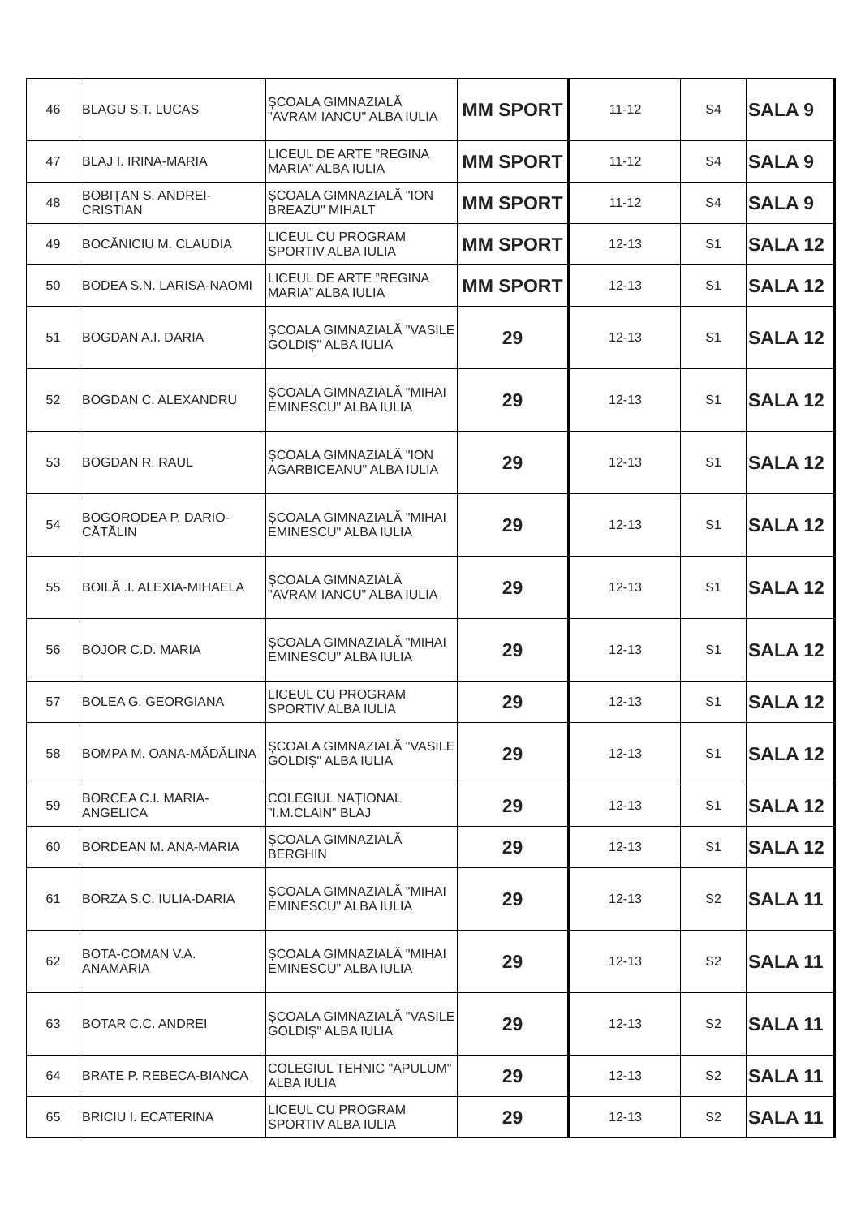| 46 | BLAGU S.T. LUCAS | ȘCOALA GIMNAZIALĂ "AVRAM IANCU" ALBA IULIA | MM SPORT | 11-12 | S4 | SALA 9 |
| 47 | BLAJ I. IRINA-MARIA | LICEUL DE ARTE ”REGINA MARIA” ALBA IULIA | MM SPORT | 11-12 | S4 | SALA 9 |
| 48 | BOBIȚAN S. ANDREI-CRISTIAN | ȘCOALA GIMNAZIALĂ "ION BREAZU" MIHALT | MM SPORT | 11-12 | S4 | SALA 9 |
| 49 | BOCĂNICIU M. CLAUDIA | LICEUL CU PROGRAM SPORTIV ALBA IULIA | MM SPORT | 12-13 | S1 | SALA 12 |
| 50 | BODEA S.N. LARISA-NAOMI | LICEUL DE ARTE ”REGINA MARIA” ALBA IULIA | MM SPORT | 12-13 | S1 | SALA 12 |
| 51 | BOGDAN A.I. DARIA | ȘCOALA GIMNAZIALĂ "VASILE GOLDIȘ" ALBA IULIA | 29 | 12-13 | S1 | SALA 12 |
| 52 | BOGDAN C. ALEXANDRU | ȘCOALA GIMNAZIALĂ "MIHAI EMINESCU" ALBA IULIA | 29 | 12-13 | S1 | SALA 12 |
| 53 | BOGDAN R. RAUL | ȘCOALA GIMNAZIALĂ "ION AGARBICEANU" ALBA IULIA | 29 | 12-13 | S1 | SALA 12 |
| 54 | BOGORODEA P. DARIO-CĂTĂLIN | ȘCOALA GIMNAZIALĂ "MIHAI EMINESCU" ALBA IULIA | 29 | 12-13 | S1 | SALA 12 |
| 55 | BOILĂ .I. ALEXIA-MIHAELA | ȘCOALA GIMNAZIALĂ "AVRAM IANCU" ALBA IULIA | 29 | 12-13 | S1 | SALA 12 |
| 56 | BOJOR C.D. MARIA | ȘCOALA GIMNAZIALĂ "MIHAI EMINESCU" ALBA IULIA | 29 | 12-13 | S1 | SALA 12 |
| 57 | BOLEA G. GEORGIANA | LICEUL CU PROGRAM SPORTIV ALBA IULIA | 29 | 12-13 | S1 | SALA 12 |
| 58 | BOMPA M. OANA-MĂDĂLINA | ȘCOALA GIMNAZIALĂ "VASILE GOLDIȘ" ALBA IULIA | 29 | 12-13 | S1 | SALA 12 |
| 59 | BORCEA C.I. MARIA-ANGELICA | COLEGIUL NAȚIONAL ”I.M.CLAIN” BLAJ | 29 | 12-13 | S1 | SALA 12 |
| 60 | BORDEAN M. ANA-MARIA | ȘCOALA GIMNAZIALĂ BERGHIN | 29 | 12-13 | S1 | SALA 12 |
| 61 | BORZA S.C. IULIA-DARIA | ȘCOALA GIMNAZIALĂ "MIHAI EMINESCU" ALBA IULIA | 29 | 12-13 | S2 | SALA 11 |
| 62 | BOTA-COMAN V.A. ANAMARIA | ȘCOALA GIMNAZIALĂ "MIHAI EMINESCU" ALBA IULIA | 29 | 12-13 | S2 | SALA 11 |
| 63 | BOTAR C.C. ANDREI | ȘCOALA GIMNAZIALĂ "VASILE GOLDIȘ" ALBA IULIA | 29 | 12-13 | S2 | SALA 11 |
| 64 | BRATE P. REBECA-BIANCA | COLEGIUL TEHNIC "APULUM" ALBA IULIA | 29 | 12-13 | S2 | SALA 11 |
| 65 | BRICIU I. ECATERINA | LICEUL CU PROGRAM SPORTIV ALBA IULIA | 29 | 12-13 | S2 | SALA 11 |